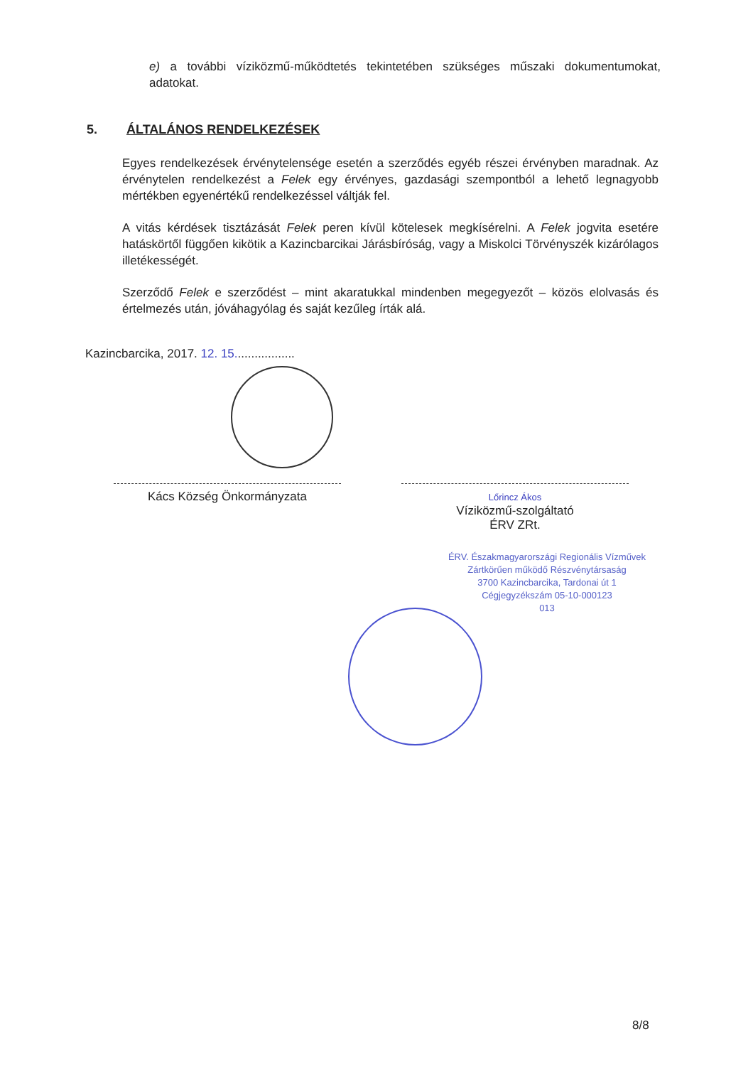e) a további víziközmű-működtetés tekintetében szükséges műszaki dokumentumokat, adatokat.
5. ÁLTALÁNOS RENDELKEZÉSEK
Egyes rendelkezések érvénytelensége esetén a szerződés egyéb részei érvényben maradnak. Az érvénytelen rendelkezést a Felek egy érvényes, gazdasági szempontból a lehető legnagyobb mértékben egyenértékű rendelkezéssel váltják fel.
A vitás kérdések tisztázását Felek peren kívül kötelesek megkísérelni. A Felek jogvita esetére hatáskörtől függően kikötik a Kazincbarcikai Járásbíróság, vagy a Miskolci Törvényszék kizárólagos illetékességét.
Szerződő Felek e szerződést – mint akaratukkal mindenben megegyezőt – közös elolvasás és értelmezés után, jóváhagyólag és saját kezűleg írták alá.
Kazincbarcika, 2017. 12. 15..................
Kács Község Önkormányzata
Lőrincz Ákos
Víziközmű-szolgáltató
ÉRV ZRt.
ÉRV. Északmagyarországi Regionális Vízművek
Zártkörűen működő Részvénytársaság
3700 Kazincbarcika, Tardonai út 1
Cégjegyzékszám 05-10-000123
013
8/8